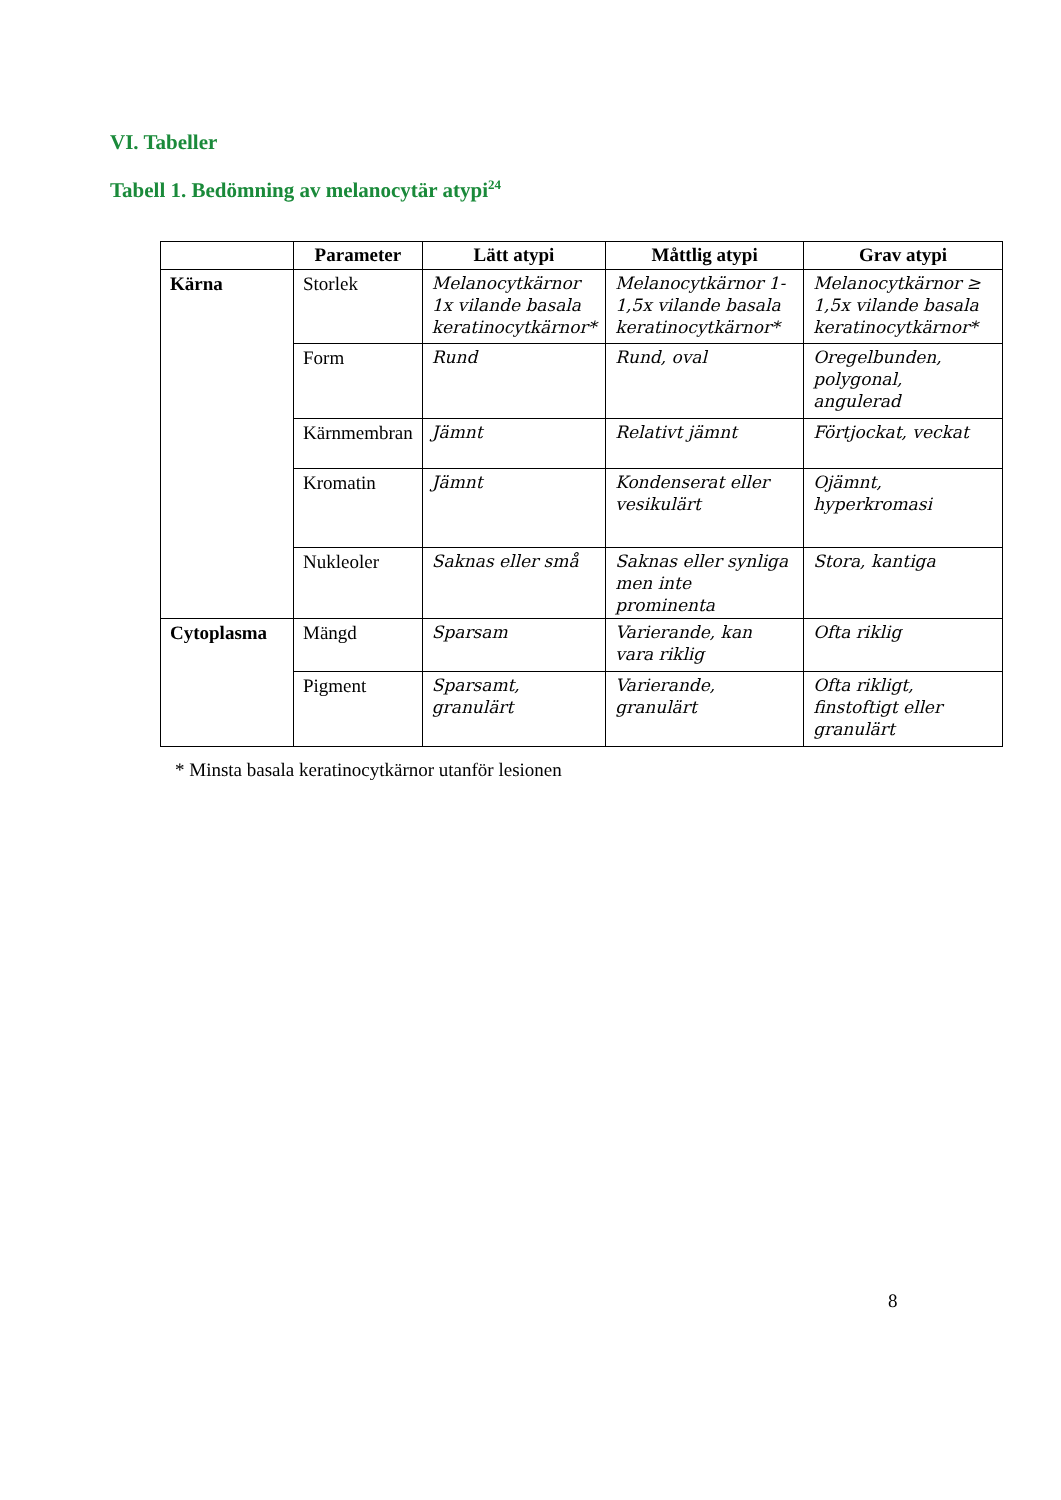VI. Tabeller
Tabell 1. Bedömning av melanocytär atypi<sup>24</sup>
| | Parameter | Lätt atypi | Måttlig atypi | Grav atypi |
| --- | --- | --- | --- | --- |
| Kärna | Storlek | Melanocytkärnor 1x vilande basala keratinocytkärnor* | Melanocytkärnor 1-1,5x vilande basala keratinocytkärnor* | Melanocytkärnor ≥ 1,5x vilande basala keratinocytkärnor* |
| | Form | Rund | Rund, oval | Oregelbunden, polygonal, angulerad |
| | Kärnmembran | Jämnt | Relativt jämnt | Förtjockat, veckat |
| | Kromatin | Jämnt | Kondenserat eller vesikulärt | Ojämnt, hyperkromasi |
| | Nukleoler | Saknas eller små | Saknas eller synliga men inte prominenta | Stora, kantiga |
| Cytoplasma | Mängd | Sparsam | Varierande, kan vara riklig | Ofta riklig |
| | Pigment | Sparsamt, granulärt | Varierande, granulärt | Ofta rikligt, finstoftigt eller granulärt |
* Minsta basala keratinocytkärnor utanför lesionen
8